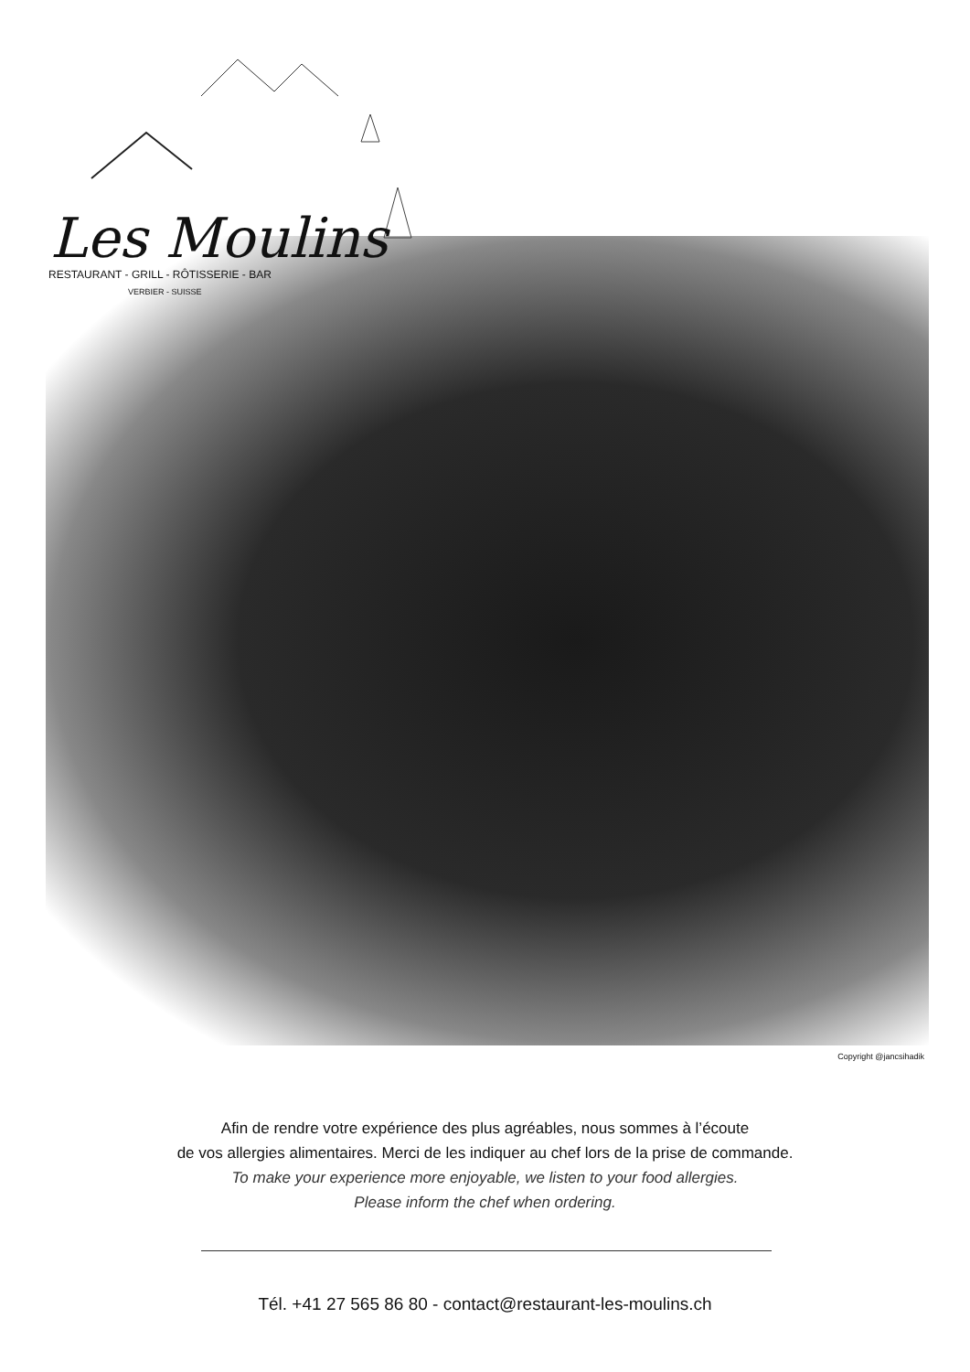Les Moulins
RESTAURANT - GRILL - RÔTISSERIE - BAR
VERBIER - SUISSE
Copyright @jancsihadik
Afin de rendre votre expérience des plus agréables, nous sommes à l’écoute
de vos allergies alimentaires. Merci de les indiquer au chef lors de la prise de commande.
To make your experience more enjoyable, we listen to your food allergies.
Please inform the chef when ordering.
Tél. +41 27 565 86 80 - contact@restaurant-les-moulins.ch